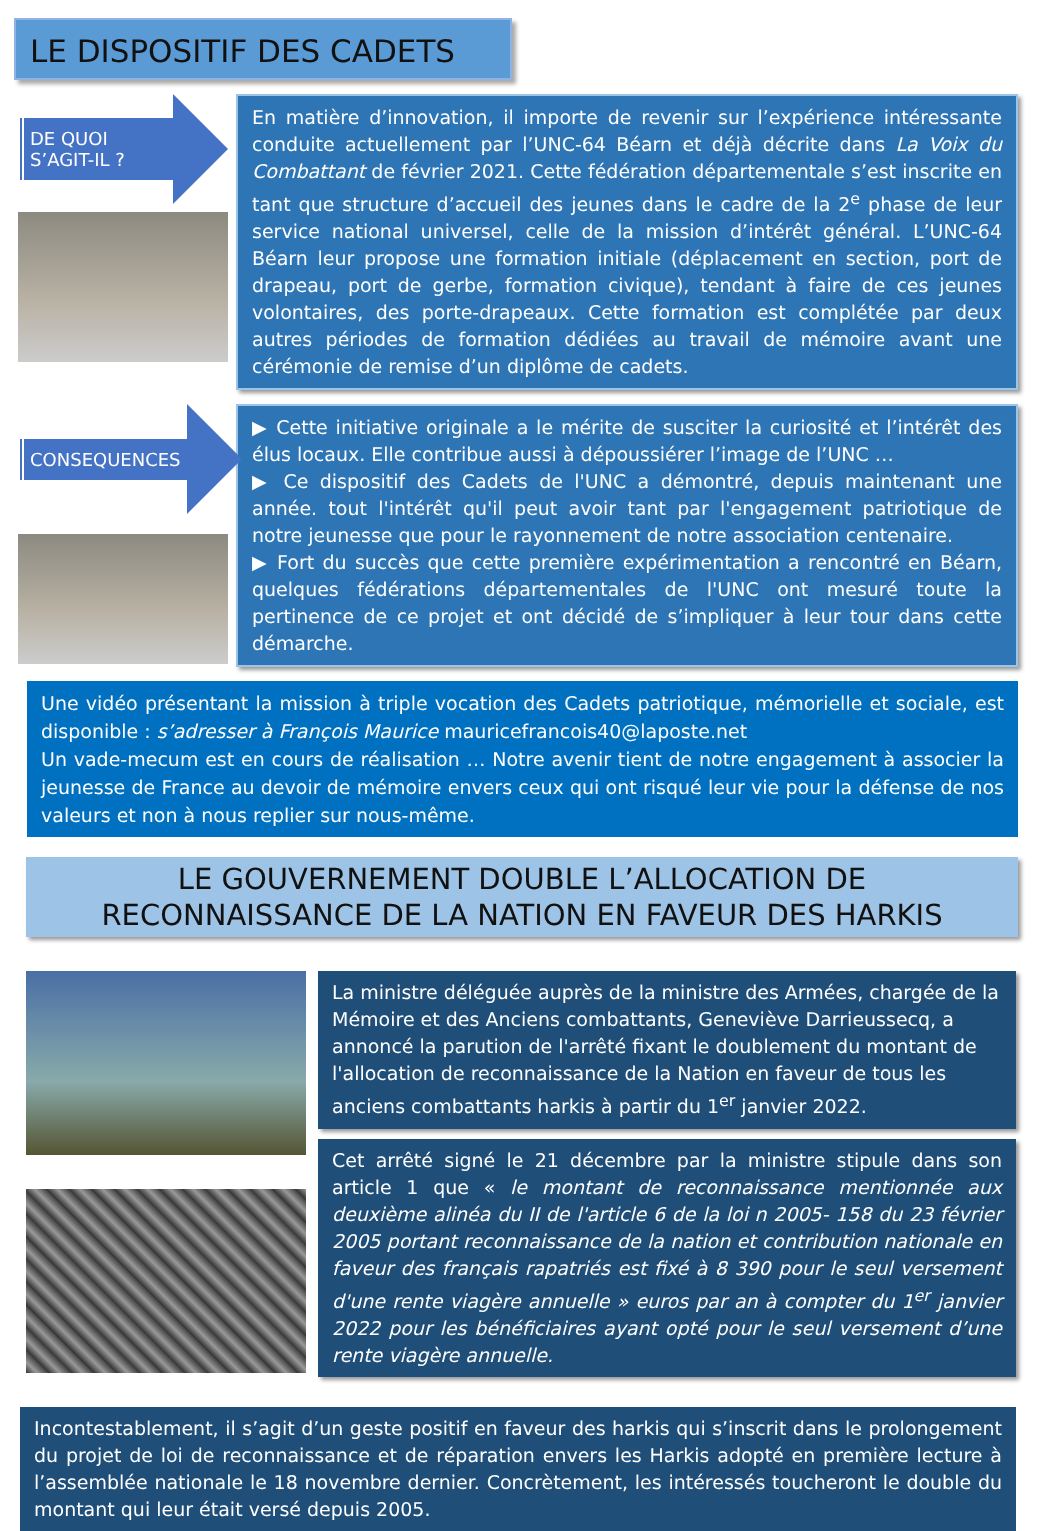LE DISPOSITIF DES CADETS
DE QUOI S’AGIT-IL ?
En matière d’innovation, il importe de revenir sur l’expérience intéressante conduite actuellement par l’UNC-64 Béarn et déjà décrite dans La Voix du Combattant de février 2021. Cette fédération départementale s’est inscrite en tant que structure d’accueil des jeunes dans le cadre de la 2<sup>e</sup> phase de leur service national universel, celle de la mission d’intérêt général. L’UNC-64 Béarn leur propose une formation initiale (déplacement en section, port de drapeau, port de gerbe, formation civique), tendant à faire de ces jeunes volontaires, des porte-drapeaux. Cette formation est complétée par deux autres périodes de formation dédiées au travail de mémoire avant une cérémonie de remise d’un diplôme de cadets.
CONSEQUENCES
▶ Cette initiative originale a le mérite de susciter la curiosité et l’intérêt des élus locaux. Elle contribue aussi à dépoussiérer l’image de l’UNC …
▶ Ce dispositif des Cadets de l'UNC a démontré, depuis maintenant une année. tout l'intérêt qu'il peut avoir tant par l'engagement patriotique de notre jeunesse que pour le rayonnement de notre association centenaire.
▶ Fort du succès que cette première expérimentation a rencontré en Béarn, quelques fédérations départementales de l'UNC ont mesuré toute la pertinence de ce projet et ont décidé de s’impliquer à leur tour dans cette démarche.
Une vidéo présentant la mission à triple vocation des Cadets patriotique, mémorielle et sociale, est disponible : s’adresser à François Maurice mauricefrancois40@laposte.net
Un vade-mecum est en cours de réalisation … Notre avenir tient de notre engagement à associer la jeunesse de France au devoir de mémoire envers ceux qui ont risqué leur vie pour la défense de nos valeurs et non à nous replier sur nous-même.
LE GOUVERNEMENT DOUBLE L’ALLOCATION DE
RECONNAISSANCE DE LA NATION EN FAVEUR DES HARKIS
La ministre déléguée auprès de la ministre des Armées, chargée de la Mémoire et des Anciens combattants, Geneviève Darrieussecq, a annoncé la parution de l'arrêté fixant le doublement du montant de l'allocation de reconnaissance de la Nation en faveur de tous les anciens combattants harkis à partir du 1<sup>er</sup> janvier 2022.
Cet arrêté signé le 21 décembre par la ministre stipule dans son article 1 que « le montant de reconnaissance mentionnée aux deuxième alinéa du II de l'article 6 de la loi n 2005- 158 du 23 février 2005 portant reconnaissance de la nation et contribution nationale en faveur des français rapatriés est fixé à 8 390 pour le seul versement d'une rente viagère annuelle » euros par an à compter du 1<sup>er</sup> janvier 2022 pour les bénéficiaires ayant opté pour le seul versement d’une rente viagère annuelle.
Incontestablement, il s’agit d’un geste positif en faveur des harkis qui s’inscrit dans le prolongement du projet de loi de reconnaissance et de réparation envers les Harkis adopté en première lecture à l’assemblée nationale le 18 novembre dernier. Concrètement, les intéressés toucheront le double du montant qui leur était versé depuis 2005.